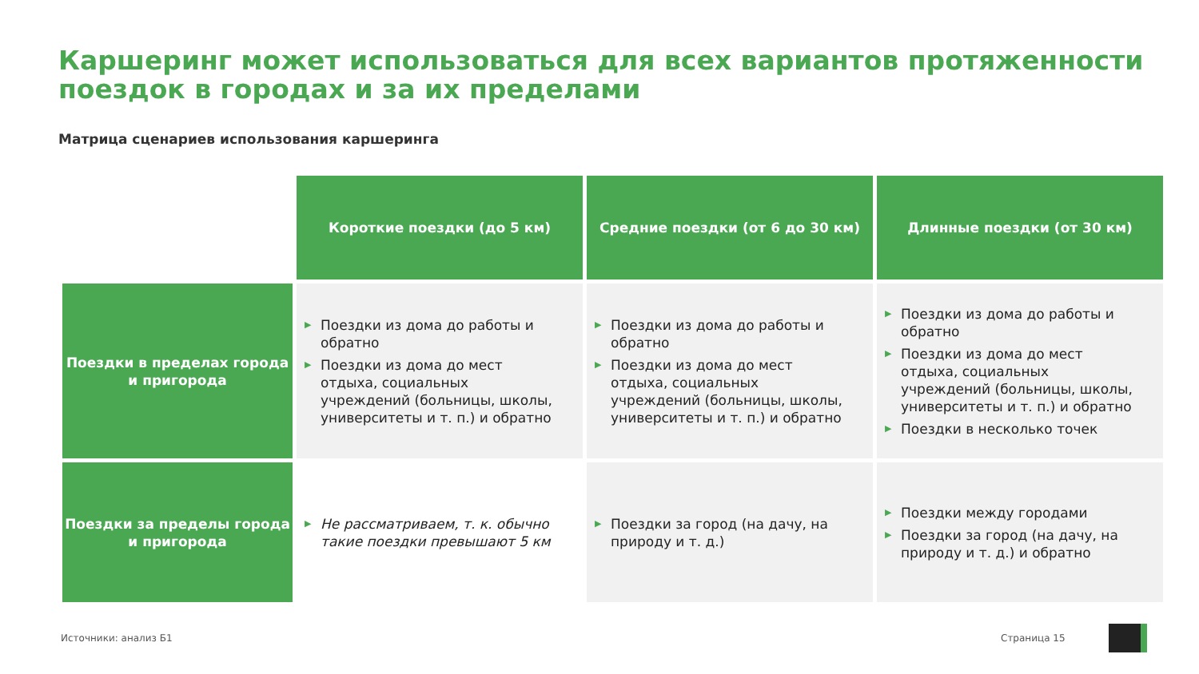Каршеринг может использоваться для всех вариантов протяженности поездок в городах и за их пределами
Матрица сценариев использования каршеринга
| | Короткие поездки (до 5 км) | Средние поездки (от 6 до 30 км) | Длинные поездки (от 30 км) |
| Поездки в пределах города и пригорода | ▶ Поездки из дома до работы и обратно ▶ Поездки из дома до мест отдыха, социальных учреждений (больницы, школы, университеты и т. п.) и обратно | ▶ Поездки из дома до работы и обратно ▶ Поездки из дома до мест отдыха, социальных учреждений (больницы, школы, университеты и т. п.) и обратно | ▶ Поездки из дома до работы и обратно ▶ Поездки из дома до мест отдыха, социальных учреждений (больницы, школы, университеты и т. п.) и обратно ▶ Поездки в несколько точек |
| Поездки за пределы города и пригорода | ▶ Не рассматриваем, т. к. обычно такие поездки превышают 5 км | ▶ Поездки за город (на дачу, на природу и т. д.) | ▶ Поездки между городами ▶ Поездки за город (на дачу, на природу и т. д.) и обратно |
Источники: анализ Б1 Страница 15